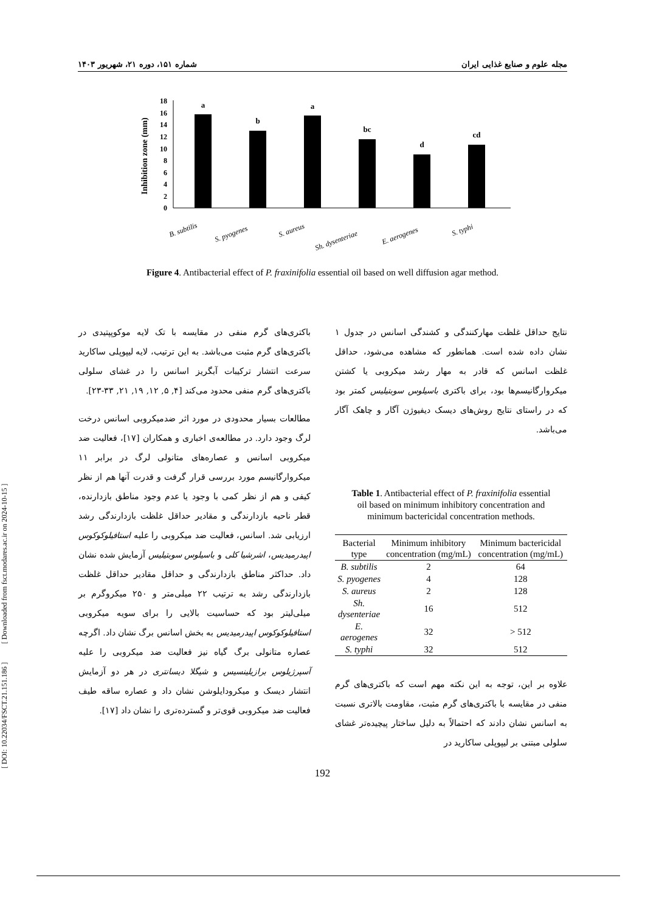مجله علوم و صنایع غذایی ایران شماره ۱۵۱، دوره ۲۱، شهریور ۱۴۰۳
0
2
4
6
8
10
12
14
16
18
Inhibition zone (mm)
a
b
a
bc
d
cd
B. subtilis
S. pyogenes
S. aureus
Sh. dysenteriae
E. aerogenes
S. typhi
Figure 4. Antibacterial effect of P. fraxinifolia essential oil based on well diffusion agar method.
نتایج حداقل غلظت مهارکنندگی و کشندگی اسانس در جدول ۱ نشان داده شده است. همانطور که مشاهده می‌شود، حداقل غلظت اسانس که قادر به مهار رشد میکروبی یا کشتن میکروارگانیسم‌ها بود، برای باکتری باسیلوس سوبتیلیس کمتر بود که در راستای نتایج روش‌های دیسک دیفیوژن آگار و چاهک آگار می‌باشد.
Table 1. Antibacterial effect of P. fraxinifolia essential oil based on minimum inhibitory concentration and minimum bactericidal concentration methods.
| Bacterial type | Minimum inhibitory concentration (mg/mL) | Minimum bactericidal concentration (mg/mL) |
| --- | --- | --- |
| B. subtilis | 2 | 64 |
| S. pyogenes | 4 | 128 |
| S. aureus | 2 | 128 |
| Sh. dysenteriae | 16 | 512 |
| E. aerogenes | 32 | > 512 |
| S. typhi | 32 | 512 |
علاوه بر این، توجه به این نکته مهم است که باکتری‌های گرم منفی در مقایسه با باکتری‌های گرم مثبت، مقاومت بالاتری نسبت به اسانس نشان دادند که احتمالاً به دلیل ساختار پیچیده‌تر غشای سلولی مبتنی بر لیپوپلی ساکارید در
باکتری‌های گرم منفی در مقایسه با تک لایه موکوپپتیدی در باکتری‌های گرم مثبت می‌باشد. به این ترتیب، لایه لیپوپلی ساکارید سرعت انتشار ترکیبات آبگریز اسانس را در غشای سلولی باکتری‌های گرم منفی محدود می‌کند [۴, ۵, ۱۲, ۱۹, ۲۱, ۳۳-۲۳].
مطالعات بسیار محدودی در مورد اثر ضدمیکروبی اسانس درخت لرگ وجود دارد. در مطالعه‌ی اخباری و همکاران [۱۷]، فعالیت ضد میکروبی اسانس و عصاره‌های متانولی لرگ در برابر ۱۱ میکروارگانیسم مورد بررسی قرار گرفت و قدرت آنها هم از نظر کیفی و هم از نظر کمی با وجود یا عدم وجود مناطق بازدارنده، قطر ناحیه بازدارندگی و مقادیر حداقل غلظت بازدارندگی رشد ارزیابی شد. اسانس، فعالیت ضد میکروبی را علیه استافیلوکوکوس اپیدرمیدیس، اشرشیا کلی و باسیلوس سوبتیلیس آزمایش شده نشان داد. حداکثر مناطق بازدارندگی و حداقل مقادیر حداقل غلظت بازدارندگی رشد به ترتیب ۲۲ میلی‌متر و ۲۵۰ میکروگرم بر میلی‌لیتر بود که حساسیت بالایی را برای سویه میکروبی استافیلوکوکوس اپیدرمیدیس به بخش اسانس برگ نشان داد. اگرچه عصاره متانولی برگ گیاه نیز فعالیت ضد میکروبی را علیه آسپرژیلوس برازیلینسیس و شیگلا دیسانتری در هر دو آزمایش انتشار دیسک و میکرودایلوشن نشان داد و عصاره ساقه طیف فعالیت ضد میکروبی قوی‌تر و گسترده‌تری را نشان داد [۱۷].
192
[ DOI: 10.22034/FSCT.21.151.186 ] [ Downloaded from fsct.modares.ac.ir on 2024-10-15 ]